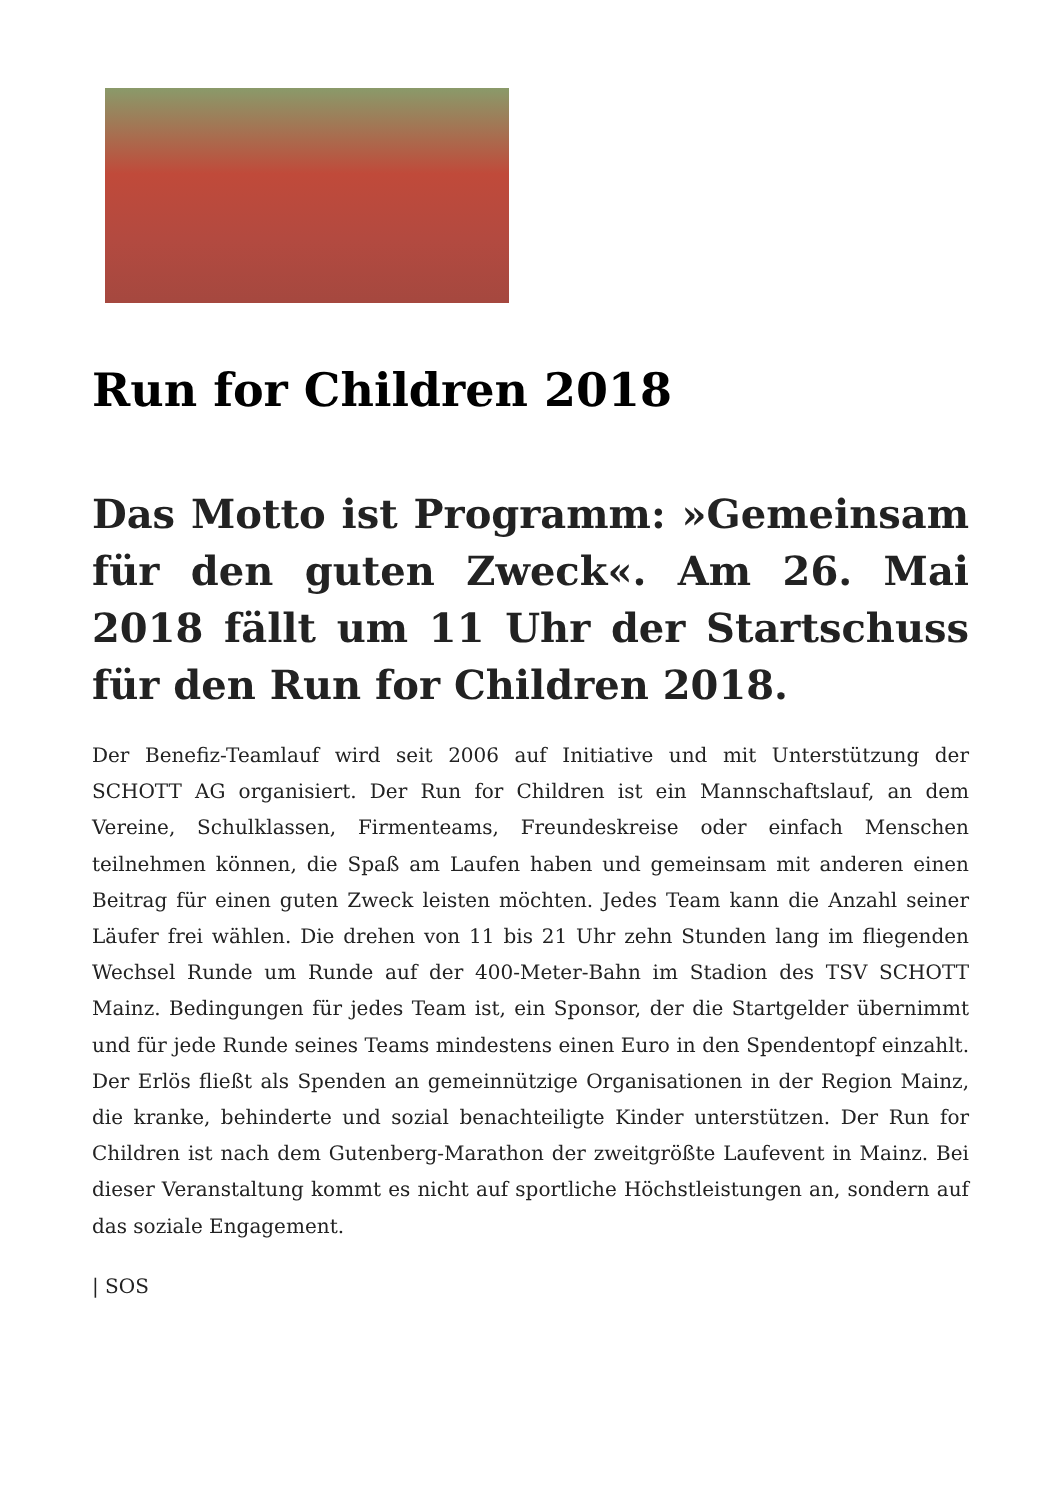Run for Children 2018
Das Motto ist Programm: »Gemeinsam für den guten Zweck«. Am 26. Mai 2018 fällt um 11 Uhr der Startschuss für den Run for Children 2018.
Der Benefiz-Teamlauf wird seit 2006 auf Initiative und mit Unterstützung der SCHOTT AG organisiert. Der Run for Children ist ein Mannschaftslauf, an dem Vereine, Schulklassen, Firmenteams, Freundeskreise oder einfach Menschen teilnehmen können, die Spaß am Laufen haben und gemeinsam mit anderen einen Beitrag für einen guten Zweck leisten möchten. Jedes Team kann die Anzahl seiner Läufer frei wählen. Die drehen von 11 bis 21 Uhr zehn Stunden lang im fliegenden Wechsel Runde um Runde auf der 400-Meter-Bahn im Stadion des TSV SCHOTT Mainz. Bedingungen für jedes Team ist, ein Sponsor, der die Startgelder übernimmt und für jede Runde seines Teams mindestens einen Euro in den Spendentopf einzahlt. Der Erlös fließt als Spenden an gemeinnützige Organisationen in der Region Mainz, die kranke, behinderte und sozial benachteiligte Kinder unterstützen. Der Run for Children ist nach dem Gutenberg-Marathon der zweitgrößte Laufevent in Mainz. Bei dieser Veranstaltung kommt es nicht auf sportliche Höchstleistungen an, sondern auf das soziale Engagement.
| SOS